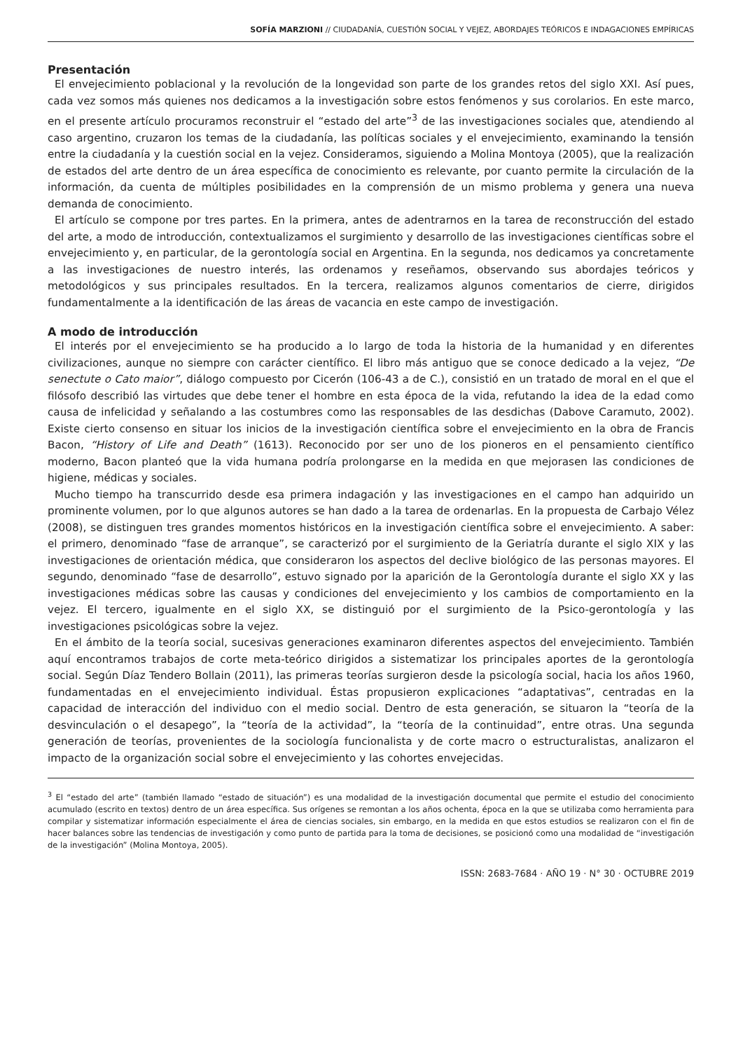SOFÍA MARZIONI // CIUDADANÍA, CUESTIÓN SOCIAL Y VEJEZ, ABORDAJES TEÓRICOS E INDAGACIONES EMPÍRICAS
Presentación
El envejecimiento poblacional y la revolución de la longevidad son parte de los grandes retos del siglo XXI. Así pues, cada vez somos más quienes nos dedicamos a la investigación sobre estos fenómenos y sus corolarios. En este marco, en el presente artículo procuramos reconstruir el “estado del arte”<sup>3</sup> de las investigaciones sociales que, atendiendo al caso argentino, cruzaron los temas de la ciudadanía, las políticas sociales y el envejecimiento, examinando la tensión entre la ciudadanía y la cuestión social en la vejez. Consideramos, siguiendo a Molina Montoya (2005), que la realización de estados del arte dentro de un área específica de conocimiento es relevante, por cuanto permite la circulación de la información, da cuenta de múltiples posibilidades en la comprensión de un mismo problema y genera una nueva demanda de conocimiento.
El artículo se compone por tres partes. En la primera, antes de adentrarnos en la tarea de reconstrucción del estado del arte, a modo de introducción, contextualizamos el surgimiento y desarrollo de las investigaciones científicas sobre el envejecimiento y, en particular, de la gerontología social en Argentina. En la segunda, nos dedicamos ya concretamente a las investigaciones de nuestro interés, las ordenamos y reseñamos, observando sus abordajes teóricos y metodológicos y sus principales resultados. En la tercera, realizamos algunos comentarios de cierre, dirigidos fundamentalmente a la identificación de las áreas de vacancia en este campo de investigación.
A modo de introducción
El interés por el envejecimiento se ha producido a lo largo de toda la historia de la humanidad y en diferentes civilizaciones, aunque no siempre con carácter científico. El libro más antiguo que se conoce dedicado a la vejez, “De senectute o Cato maior”, diálogo compuesto por Cicerón (106-43 a de C.), consistió en un tratado de moral en el que el filósofo describió las virtudes que debe tener el hombre en esta época de la vida, refutando la idea de la edad como causa de infelicidad y señalando a las costumbres como las responsables de las desdichas (Dabove Caramuto, 2002). Existe cierto consenso en situar los inicios de la investigación científica sobre el envejecimiento en la obra de Francis Bacon, “History of Life and Death” (1613). Reconocido por ser uno de los pioneros en el pensamiento científico moderno, Bacon planteó que la vida humana podría prolongarse en la medida en que mejorasen las condiciones de higiene, médicas y sociales.
Mucho tiempo ha transcurrido desde esa primera indagación y las investigaciones en el campo han adquirido un prominente volumen, por lo que algunos autores se han dado a la tarea de ordenarlas. En la propuesta de Carbajo Vélez (2008), se distinguen tres grandes momentos históricos en la investigación científica sobre el envejecimiento. A saber: el primero, denominado “fase de arranque”, se caracterizó por el surgimiento de la Geriatría durante el siglo XIX y las investigaciones de orientación médica, que consideraron los aspectos del declive biológico de las personas mayores. El segundo, denominado “fase de desarrollo”, estuvo signado por la aparición de la Gerontología durante el siglo XX y las investigaciones médicas sobre las causas y condiciones del envejecimiento y los cambios de comportamiento en la vejez. El tercero, igualmente en el siglo XX, se distinguió por el surgimiento de la Psico-gerontología y las investigaciones psicológicas sobre la vejez.
En el ámbito de la teoría social, sucesivas generaciones examinaron diferentes aspectos del envejecimiento. También aquí encontramos trabajos de corte meta-teórico dirigidos a sistematizar los principales aportes de la gerontología social. Según Díaz Tendero Bollain (2011), las primeras teorías surgieron desde la psicología social, hacia los años 1960, fundamentadas en el envejecimiento individual. Éstas propusieron explicaciones “adaptativas”, centradas en la capacidad de interacción del individuo con el medio social. Dentro de esta generación, se situaron la “teoría de la desvinculación o el desapego”, la “teoría de la actividad”, la “teoría de la continuidad”, entre otras. Una segunda generación de teorías, provenientes de la sociología funcionalista y de corte macro o estructuralistas, analizaron el impacto de la organización social sobre el envejecimiento y las cohortes envejecidas.
<sup>3</sup> El “estado del arte” (también llamado “estado de situación”) es una modalidad de la investigación documental que permite el estudio del conocimiento acumulado (escrito en textos) dentro de un área específica. Sus orígenes se remontan a los años ochenta, época en la que se utilizaba como herramienta para compilar y sistematizar información especialmente el área de ciencias sociales, sin embargo, en la medida en que estos estudios se realizaron con el fin de hacer balances sobre las tendencias de investigación y como punto de partida para la toma de decisiones, se posicionó como una modalidad de “investigación de la investigación” (Molina Montoya, 2005).
ISSN: 2683-7684 · AÑO 19 · N° 30 · OCTUBRE 2019